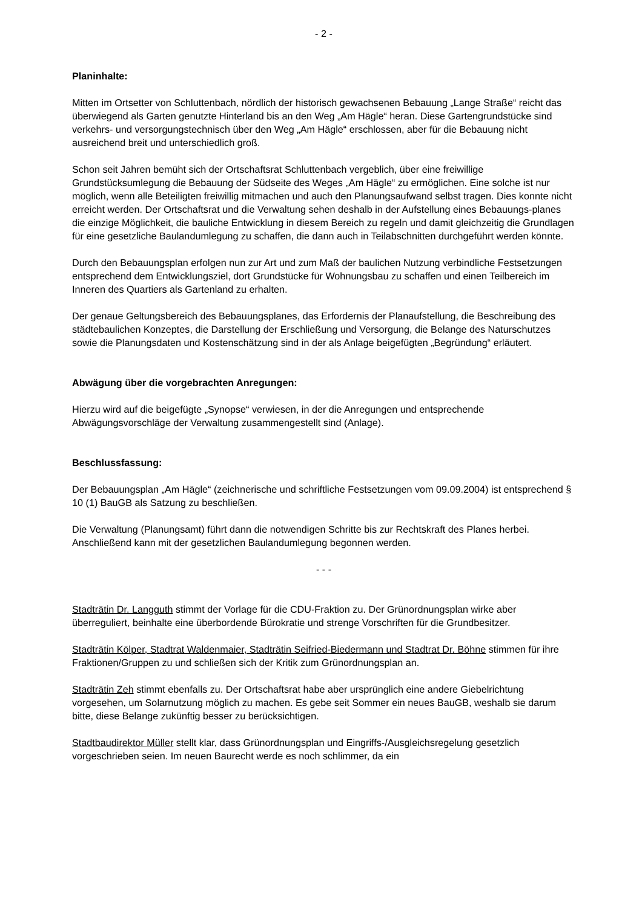- 2 -
Planinhalte:
Mitten im Ortsetter von Schluttenbach, nördlich der historisch gewachsenen Bebauung „Lange Straße“ reicht das überwiegend als Garten genutzte Hinterland bis an den Weg „Am Hägle“ heran. Diese Gartengrundstücke sind verkehrs- und versorgungstechnisch über den Weg „Am Hägle“ erschlossen, aber für die Bebauung nicht ausreichend breit und unterschiedlich groß.
Schon seit Jahren bemüht sich der Ortschaftsrat Schluttenbach vergeblich, über eine freiwillige Grundstücksumlegung die Bebauung der Südseite des Weges „Am Hägle“ zu ermöglichen. Eine solche ist nur möglich, wenn alle Beteiligten freiwillig mitmachen und auch den Planungsaufwand selbst tragen. Dies konnte nicht erreicht werden. Der Ortschaftsrat und die Verwaltung sehen deshalb in der Aufstellung eines Bebauungs-planes die einzige Möglichkeit, die bauliche Entwicklung in diesem Bereich zu regeln und damit gleichzeitig die Grundlagen für eine gesetzliche Baulandumlegung zu schaffen, die dann auch in Teilabschnitten durchgeführt werden könnte.
Durch den Bebauungsplan erfolgen nun zur Art und zum Maß der baulichen Nutzung verbindliche Festsetzungen entsprechend dem Entwicklungsziel, dort Grundstücke für Wohnungsbau zu schaffen und einen Teilbereich im Inneren des Quartiers als Gartenland zu erhalten.
Der genaue Geltungsbereich des Bebauungsplanes, das Erfordernis der Planaufstellung, die Beschreibung des städtebaulichen Konzeptes, die Darstellung der Erschließung und Versorgung, die Belange des Naturschutzes sowie die Planungsdaten und Kostenschätzung sind in der als Anlage beigefügten „Begründung“ erläutert.
Abwägung über die vorgebrachten Anregungen:
Hierzu wird auf die beigefügte „Synopse“ verwiesen, in der die Anregungen und entsprechende Abwägungsvorschläge der Verwaltung zusammengestellt sind (Anlage).
Beschlussfassung:
Der Bebauungsplan „Am Hägle“ (zeichnerische und schriftliche Festsetzungen vom 09.09.2004) ist entsprechend § 10 (1) BauGB als Satzung zu beschließen.
Die Verwaltung (Planungsamt) führt dann die notwendigen Schritte bis zur Rechtskraft des Planes herbei. Anschließend kann mit der gesetzlichen Baulandumlegung begonnen werden.
- - -
Stadträtin Dr. Langguth stimmt der Vorlage für die CDU-Fraktion zu. Der Grünordnungsplan wirke aber überreguliert, beinhalte eine überbordende Bürokratie und strenge Vorschriften für die Grundbesitzer.
Stadträtin Kölper, Stadtrat Waldenmaier, Stadträtin Seifried-Biedermann und Stadtrat Dr. Böhne stimmen für ihre Fraktionen/Gruppen zu und schließen sich der Kritik zum Grünordnungsplan an.
Stadträtin Zeh stimmt ebenfalls zu. Der Ortschaftsrat habe aber ursprünglich eine andere Giebelrichtung vorgesehen, um Solarnutzung möglich zu machen. Es gebe seit Sommer ein neues BauGB, weshalb sie darum bitte, diese Belange zukünftig besser zu berücksichtigen.
Stadtbaudirektor Müller stellt klar, dass Grünordnungsplan und Eingriffs-/Ausgleichsregelung gesetzlich vorgeschrieben seien. Im neuen Baurecht werde es noch schlimmer, da ein